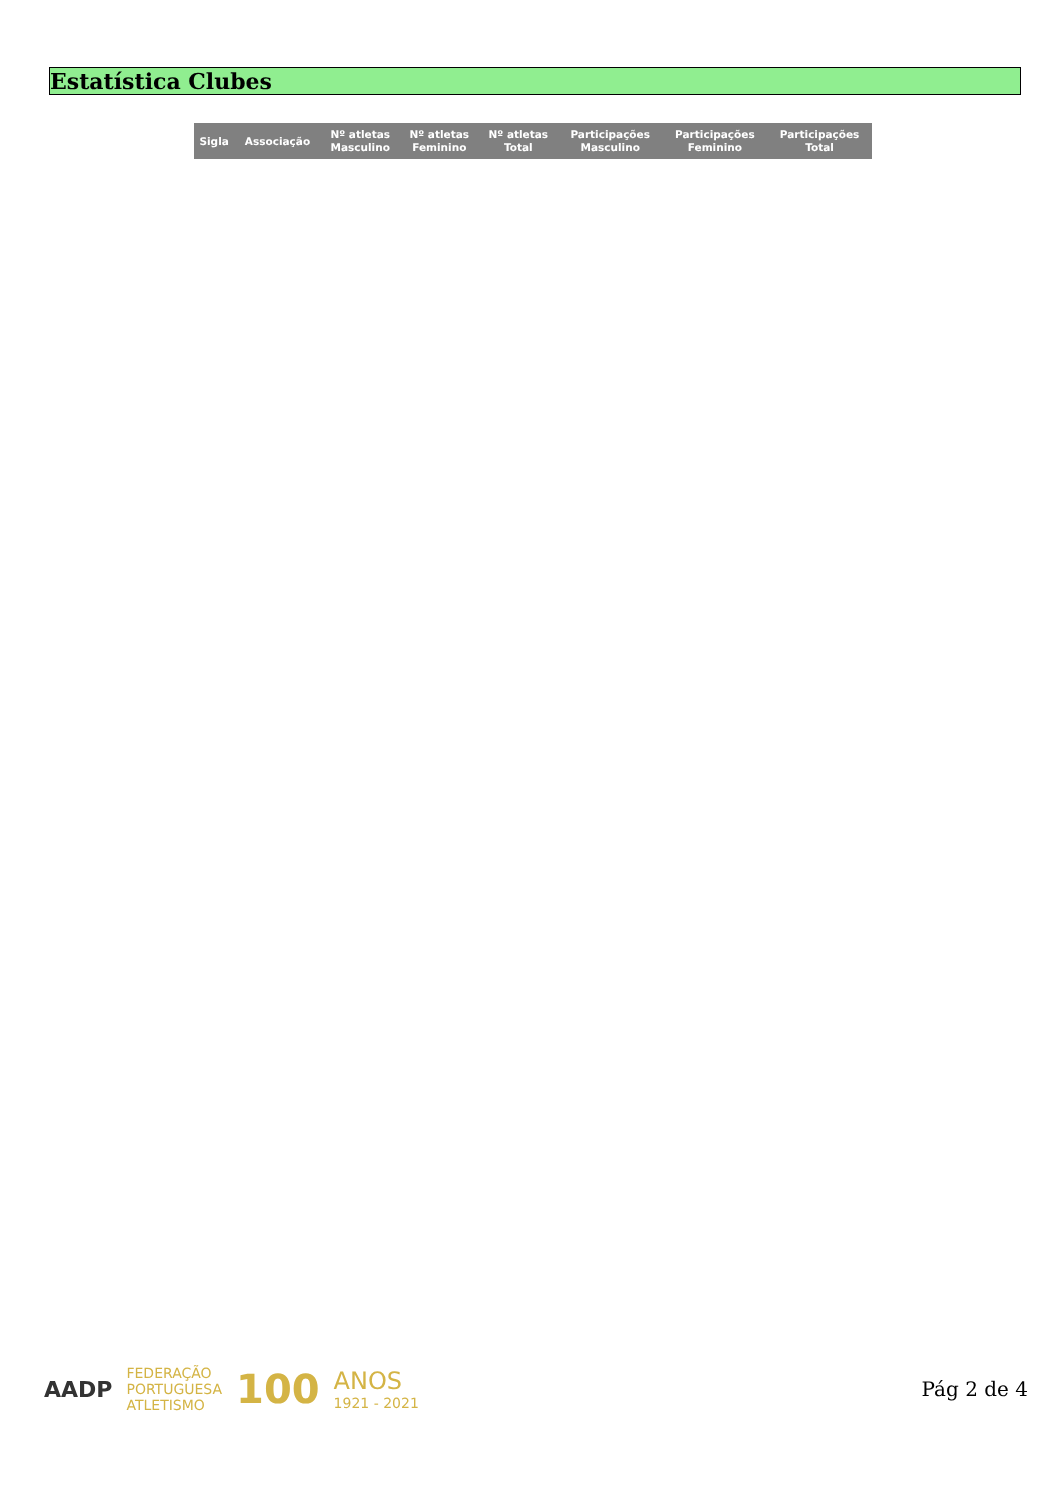Estatística Clubes
| Sigla | Associação | Nº atletas Masculino | Nº atletas Feminino | Nº atletas Total | Participações Masculino | Participações Feminino | Participações Total |
| --- | --- | --- | --- | --- | --- | --- | --- |
AADP FEDERAÇÃO
PORTUGUESA
ATLETISMO 100 ANOS
1921 - 2021
Pág 2 de 4